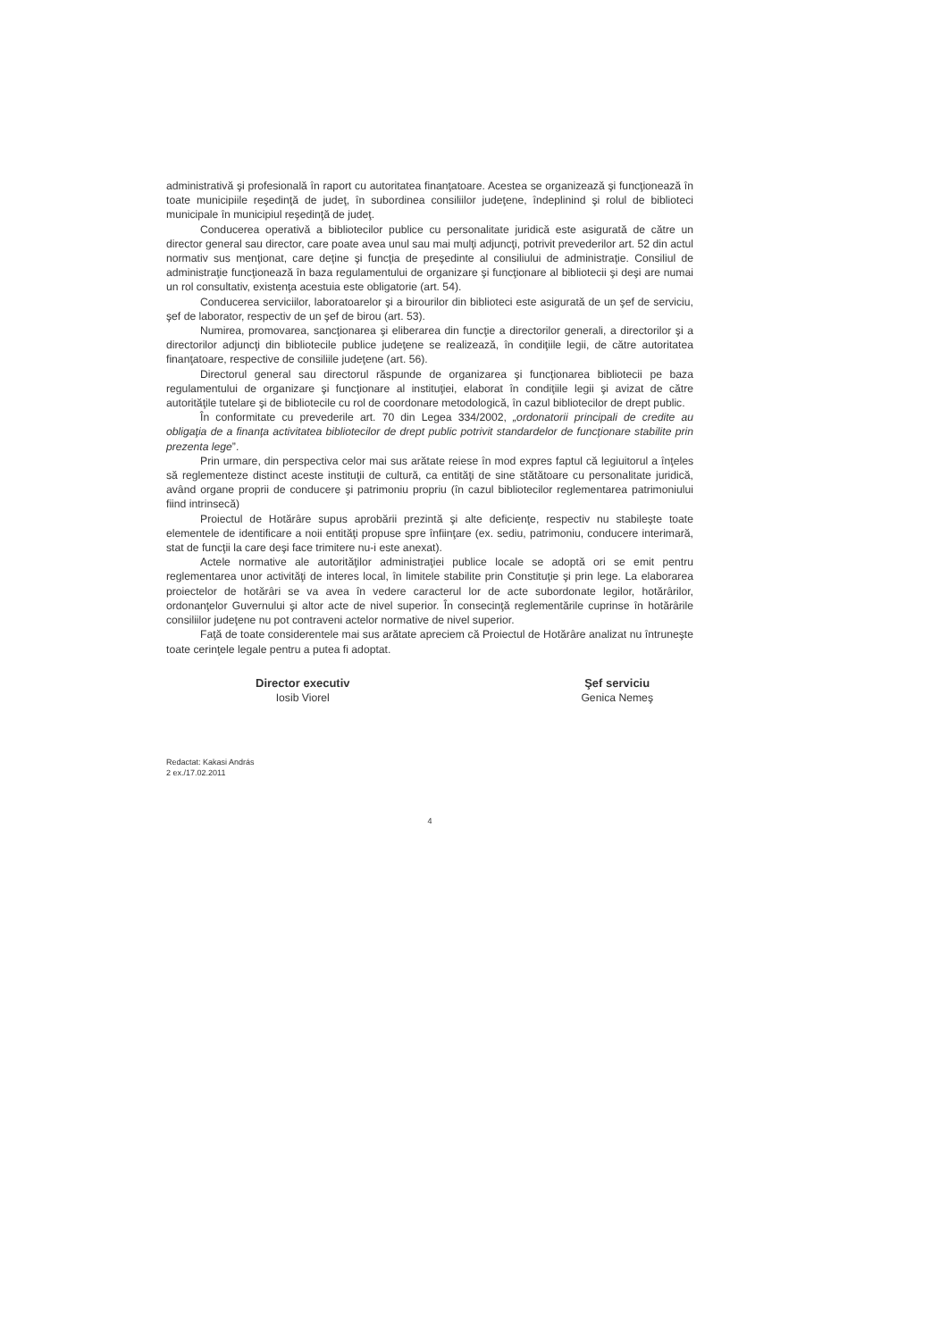administrativă şi profesională în raport cu autoritatea finanţatoare. Acestea se organizează şi funcţionează în toate municipiile reşedinţă de judeţ, în subordinea consiliilor judeţene, îndeplinind şi rolul de biblioteci municipale în municipiul reşedinţă de judeţ.
Conducerea operativă a bibliotecilor publice cu personalitate juridică este asigurată de către un director general sau director, care poate avea unul sau mai mulţi adjuncţi, potrivit prevederilor art. 52 din actul normativ sus menţionat, care deţine şi funcţia de preşedinte al consiliului de administraţie. Consiliul de administraţie funcţionează în baza regulamentului de organizare şi funcţionare al bibliotecii şi deşi are numai un rol consultativ, existenţa acestuia este obligatorie (art. 54).
Conducerea serviciilor, laboratoarelor şi a birourilor din biblioteci este asigurată de un şef de serviciu, şef de laborator, respectiv de un şef de birou (art. 53).
Numirea, promovarea, sancţionarea şi eliberarea din funcţie a directorilor generali, a directorilor şi a directorilor adjuncţi din bibliotecile publice judeţene se realizează, în condiţiile legii, de către autoritatea finanţatoare, respective de consiliile judeţene (art. 56).
Directorul general sau directorul răspunde de organizarea şi funcţionarea bibliotecii pe baza regulamentului de organizare şi funcţionare al instituţiei, elaborat în condiţiile legii şi avizat de către autorităţile tutelare şi de bibliotecile cu rol de coordonare metodologică, în cazul bibliotecilor de drept public.
În conformitate cu prevederile art. 70 din Legea 334/2002, „ordonatorii principali de credite au obligaţia de a finanţa activitatea bibliotecilor de drept public potrivit standardelor de funcţionare stabilite prin prezenta lege”.
Prin urmare, din perspectiva celor mai sus arătate reiese în mod expres faptul că legiuitorul a înţeles să reglementeze distinct aceste instituţii de cultură, ca entităţi de sine stătătoare cu personalitate juridică, având organe proprii de conducere şi patrimoniu propriu (în cazul bibliotecilor reglementarea patrimoniului fiind intrinsecă)
Proiectul de Hotărâre supus aprobării prezintă şi alte deficienţe, respectiv nu stabileşte toate elementele de identificare a noii entităţi propuse spre înfiinţare (ex. sediu, patrimoniu, conducere interimară, stat de funcţii la care deşi face trimitere nu-i este anexat).
Actele normative ale autorităţilor administraţiei publice locale se adoptă ori se emit pentru reglementarea unor activităţi de interes local, în limitele stabilite prin Constituţie şi prin lege. La elaborarea proiectelor de hotărâri se va avea în vedere caracterul lor de acte subordonate legilor, hotărârilor, ordonanţelor Guvernului şi altor acte de nivel superior. În consecinţă reglementările cuprinse în hotărârile consiliilor judeţene nu pot contraveni actelor normative de nivel superior.
Faţă de toate considerentele mai sus arătate apreciem că Proiectul de Hotărâre analizat nu întruneşte toate cerinţele legale pentru a putea fi adoptat.
Director executiv
Iosib Viorel
Şef serviciu
Genica Nemeş
Redactat: Kakasi András
2 ex./17.02.2011
4